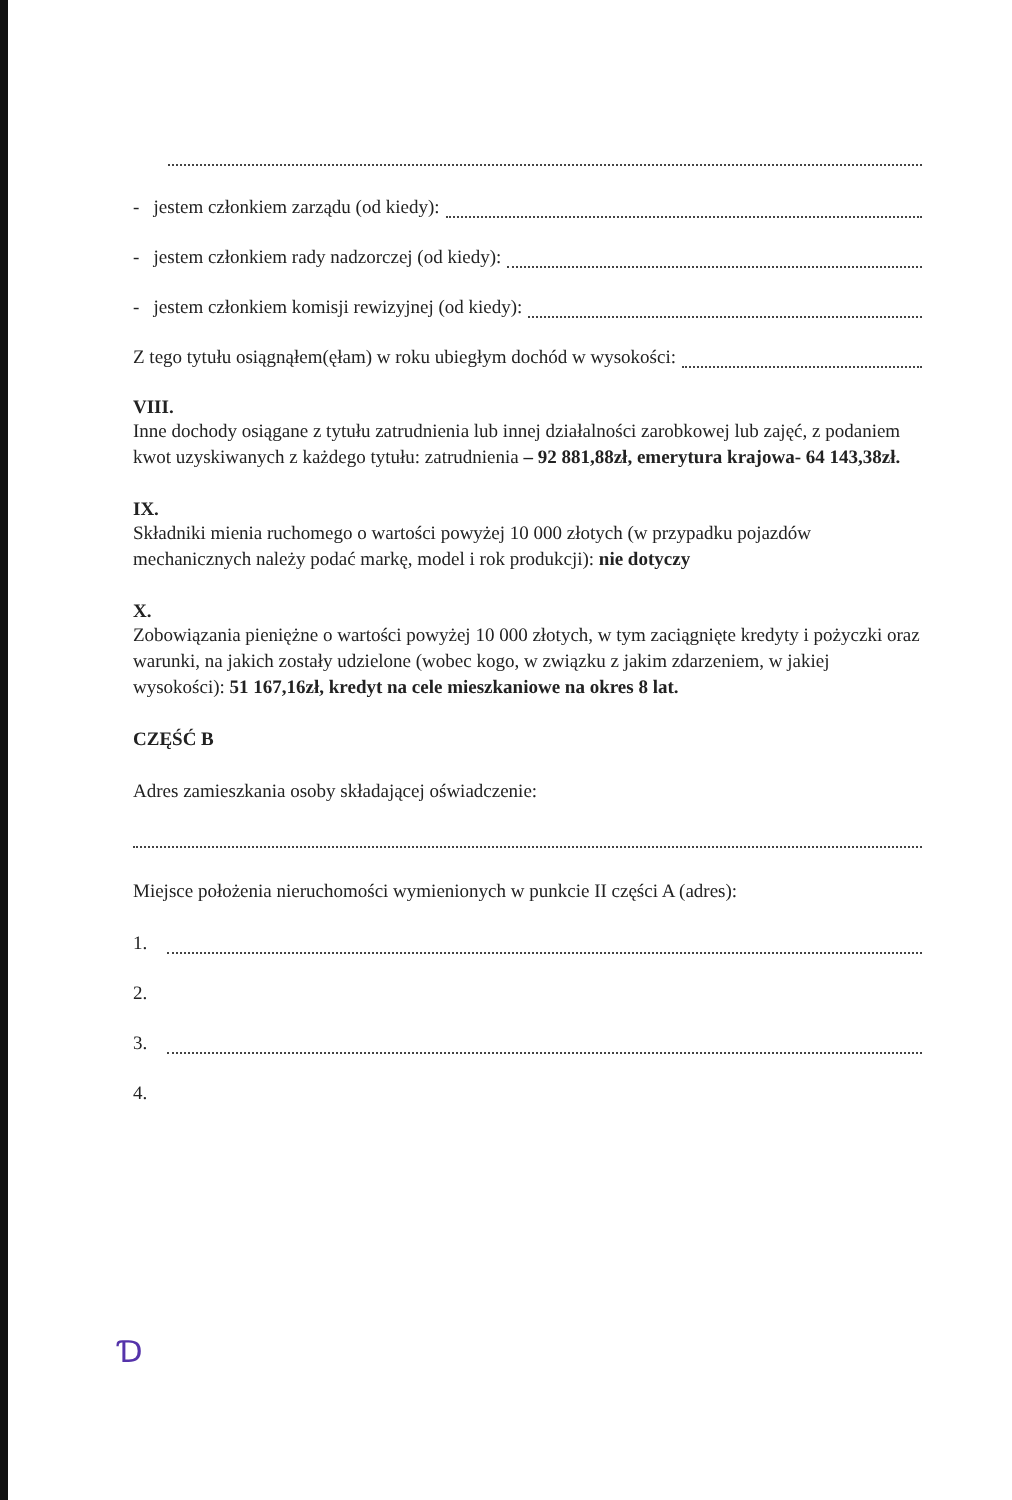- jestem członkiem zarządu (od kiedy):
- jestem członkiem rady nadzorczej (od kiedy):
- jestem członkiem komisji rewizyjnej (od kiedy):
Z tego tytułu osiągnąłem(ęłam) w roku ubiegłym dochód w wysokości:
VIII.
Inne dochody osiągane z tytułu zatrudnienia lub innej działalności zarobkowej lub zajęć, z podaniem kwot uzyskiwanych z każdego tytułu: zatrudnienia – 92 881,88zł, emerytura krajowa- 64 143,38zł.
IX.
Składniki mienia ruchomego o wartości powyżej 10 000 złotych (w przypadku pojazdów mechanicznych należy podać markę, model i rok produkcji): nie dotyczy
X.
Zobowiązania pieniężne o wartości powyżej 10 000 złotych, w tym zaciągnięte kredyty i pożyczki oraz warunki, na jakich zostały udzielone (wobec kogo, w związku z jakim zdarzeniem, w jakiej wysokości): 51 167,16zł, kredyt na cele mieszkaniowe na okres 8 lat.
CZĘŚĆ B
Adres zamieszkania osoby składającej oświadczenie:
Miejsce położenia nieruchomości wymienionych w punkcie II części A (adres):
1.
2.
3.
4.
Ɗ